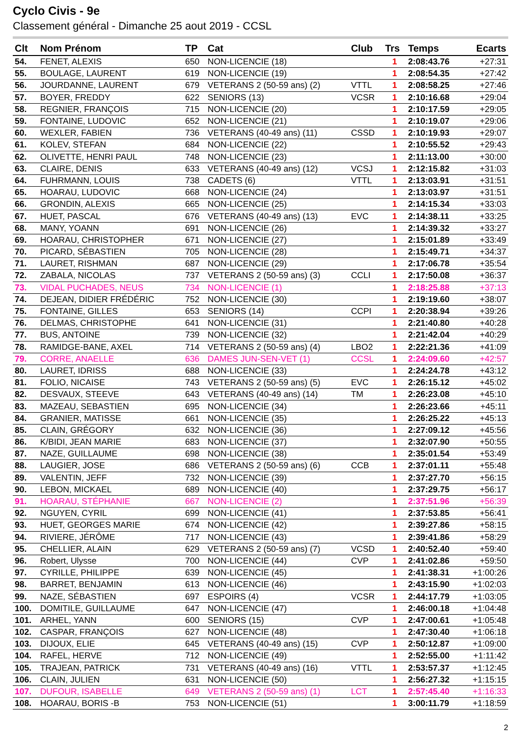Cyclo Civis - 9e
Classement général - Dimanche 25 aout 2019 - CCSL
| Clt | Nom Prénom | TP | Cat | Club | Trs | Temps | Ecarts |
| --- | --- | --- | --- | --- | --- | --- | --- |
| 54. | FENET, ALEXIS | 650 | NON-LICENCIE (18) | | 1 | 2:08:43.76 | +27:31 |
| 55. | BOULAGE, LAURENT | 619 | NON-LICENCIE (19) | | 1 | 2:08:54.35 | +27:42 |
| 56. | JOURDANNE, LAURENT | 679 | VETERANS 2 (50-59 ans) (2) | VTTL | 1 | 2:08:58.25 | +27:46 |
| 57. | BOYER, FREDDY | 622 | SENIORS (13) | VCSR | 1 | 2:10:16.68 | +29:04 |
| 58. | REGNIER, FRANÇOIS | 715 | NON-LICENCIE (20) | | 1 | 2:10:17.59 | +29:05 |
| 59. | FONTAINE, LUDOVIC | 652 | NON-LICENCIE (21) | | 1 | 2:10:19.07 | +29:06 |
| 60. | WEXLER, FABIEN | 736 | VETERANS (40-49 ans) (11) | CSSD | 1 | 2:10:19.93 | +29:07 |
| 61. | KOLEV, STEFAN | 684 | NON-LICENCIE (22) | | 1 | 2:10:55.52 | +29:43 |
| 62. | OLIVETTE, HENRI PAUL | 748 | NON-LICENCIE (23) | | 1 | 2:11:13.00 | +30:00 |
| 63. | CLAIRE, DENIS | 633 | VETERANS (40-49 ans) (12) | VCSJ | 1 | 2:12:15.82 | +31:03 |
| 64. | FUHRMANN, LOUIS | 738 | CADETS (6) | VTTL | 1 | 2:13:03.91 | +31:51 |
| 65. | HOARAU, LUDOVIC | 668 | NON-LICENCIE (24) | | 1 | 2:13:03.97 | +31:51 |
| 66. | GRONDIN, ALEXIS | 665 | NON-LICENCIE (25) | | 1 | 2:14:15.34 | +33:03 |
| 67. | HUET, PASCAL | 676 | VETERANS (40-49 ans) (13) | EVC | 1 | 2:14:38.11 | +33:25 |
| 68. | MANY, YOANN | 691 | NON-LICENCIE (26) | | 1 | 2:14:39.32 | +33:27 |
| 69. | HOARAU, CHRISTOPHER | 671 | NON-LICENCIE (27) | | 1 | 2:15:01.89 | +33:49 |
| 70. | PICARD, SÉBASTIEN | 705 | NON-LICENCIE (28) | | 1 | 2:15:49.71 | +34:37 |
| 71. | LAURET, RISHMAN | 687 | NON-LICENCIE (29) | | 1 | 2:17:06.78 | +35:54 |
| 72. | ZABALA, NICOLAS | 737 | VETERANS 2 (50-59 ans) (3) | CCLI | 1 | 2:17:50.08 | +36:37 |
| 73. | VIDAL PUCHADES, NEUS | 734 | NON-LICENCIE (1) | | 1 | 2:18:25.88 | +37:13 |
| 74. | DEJEAN, DIDIER FRÉDÉRIC | 752 | NON-LICENCIE (30) | | 1 | 2:19:19.60 | +38:07 |
| 75. | FONTAINE, GILLES | 653 | SENIORS (14) | CCPI | 1 | 2:20:38.94 | +39:26 |
| 76. | DELMAS, CHRISTOPHE | 641 | NON-LICENCIE (31) | | 1 | 2:21:40.80 | +40:28 |
| 77. | BUS, ANTOINE | 739 | NON-LICENCIE (32) | | 1 | 2:21:42.04 | +40:29 |
| 78. | RAMIDGE-BANE, AXEL | 714 | VETERANS 2 (50-59 ans) (4) | LBO2 | 1 | 2:22:21.36 | +41:09 |
| 79. | CORRE, ANAELLE | 636 | DAMES JUN-SEN-VET (1) | CCSL | 1 | 2:24:09.60 | +42:57 |
| 80. | LAURET, IDRISS | 688 | NON-LICENCIE (33) | | 1 | 2:24:24.78 | +43:12 |
| 81. | FOLIO, NICAISE | 743 | VETERANS 2 (50-59 ans) (5) | EVC | 1 | 2:26:15.12 | +45:02 |
| 82. | DESVAUX, STEEVE | 643 | VETERANS (40-49 ans) (14) | TM | 1 | 2:26:23.08 | +45:10 |
| 83. | MAZEAU, SEBASTIEN | 695 | NON-LICENCIE (34) | | 1 | 2:26:23.66 | +45:11 |
| 84. | GRANIER, MATISSE | 661 | NON-LICENCIE (35) | | 1 | 2:26:25.22 | +45:13 |
| 85. | CLAIN, GRÉGORY | 632 | NON-LICENCIE (36) | | 1 | 2:27:09.12 | +45:56 |
| 86. | K/BIDI, JEAN MARIE | 683 | NON-LICENCIE (37) | | 1 | 2:32:07.90 | +50:55 |
| 87. | NAZE, GUILLAUME | 698 | NON-LICENCIE (38) | | 1 | 2:35:01.54 | +53:49 |
| 88. | LAUGIER, JOSE | 686 | VETERANS 2 (50-59 ans) (6) | CCB | 1 | 2:37:01.11 | +55:48 |
| 89. | VALENTIN, JEFF | 732 | NON-LICENCIE (39) | | 1 | 2:37:27.70 | +56:15 |
| 90. | LEBON, MICKAEL | 689 | NON-LICENCIE (40) | | 1 | 2:37:29.75 | +56:17 |
| 91. | HOARAU, STÉPHANIE | 667 | NON-LICENCIE (2) | | 1 | 2:37:51.96 | +56:39 |
| 92. | NGUYEN, CYRIL | 699 | NON-LICENCIE (41) | | 1 | 2:37:53.85 | +56:41 |
| 93. | HUET, GEORGES MARIE | 674 | NON-LICENCIE (42) | | 1 | 2:39:27.86 | +58:15 |
| 94. | RIVIERE, JÉRÔME | 717 | NON-LICENCIE (43) | | 1 | 2:39:41.86 | +58:29 |
| 95. | CHELLIER, ALAIN | 629 | VETERANS 2 (50-59 ans) (7) | VCSD | 1 | 2:40:52.40 | +59:40 |
| 96. | Robert, Ulysse | 700 | NON-LICENCIE (44) | CVP | 1 | 2:41:02.86 | +59:50 |
| 97. | CYRILLE, PHILIPPE | 639 | NON-LICENCIE (45) | | 1 | 2:41:38.31 | +1:00:26 |
| 98. | BARRET, BENJAMIN | 613 | NON-LICENCIE (46) | | 1 | 2:43:15.90 | +1:02:03 |
| 99. | NAZE, SÉBASTIEN | 697 | ESPOIRS (4) | VCSR | 1 | 2:44:17.79 | +1:03:05 |
| 100. | DOMITILE, GUILLAUME | 647 | NON-LICENCIE (47) | | 1 | 2:46:00.18 | +1:04:48 |
| 101. | ARHEL, YANN | 600 | SENIORS (15) | CVP | 1 | 2:47:00.61 | +1:05:48 |
| 102. | CASPAR, FRANÇOIS | 627 | NON-LICENCIE (48) | | 1 | 2:47:30.40 | +1:06:18 |
| 103. | DIJOUX, ELIE | 645 | VETERANS (40-49 ans) (15) | CVP | 1 | 2:50:12.87 | +1:09:00 |
| 104. | RAFEL, HERVE | 712 | NON-LICENCIE (49) | | 1 | 2:52:55.00 | +1:11:42 |
| 105. | TRAJEAN, PATRICK | 731 | VETERANS (40-49 ans) (16) | VTTL | 1 | 2:53:57.37 | +1:12:45 |
| 106. | CLAIN, JULIEN | 631 | NON-LICENCIE (50) | | 1 | 2:56:27.32 | +1:15:15 |
| 107. | DUFOUR, ISABELLE | 649 | VETERANS 2 (50-59 ans) (1) | LCT | 1 | 2:57:45.40 | +1:16:33 |
| 108. | HOARAU, BORIS -B | 753 | NON-LICENCIE (51) | | 1 | 3:00:11.79 | +1:18:59 |
2